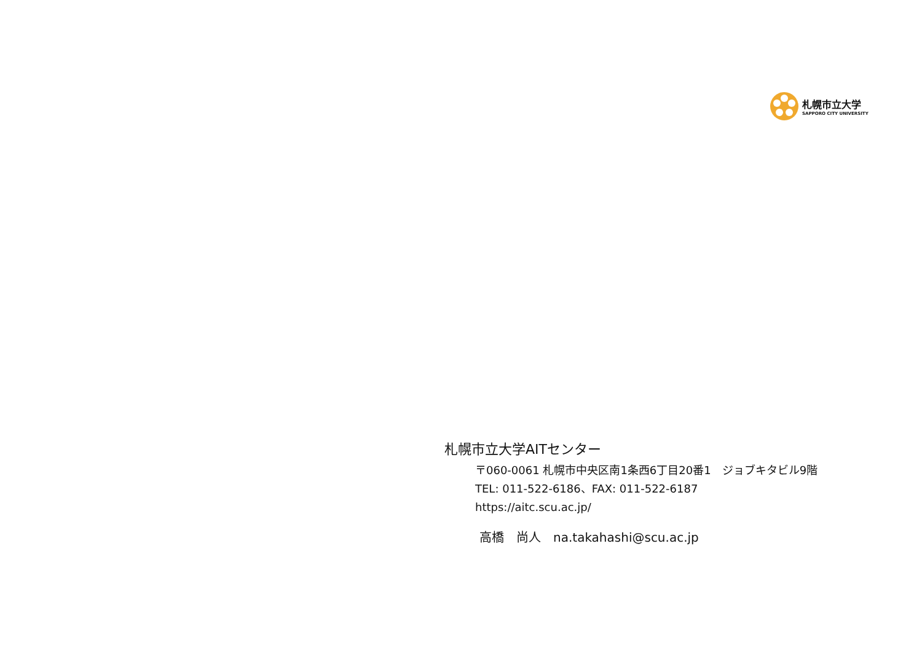札幌市立大学
SAPPORO CITY UNIVERSITY
札幌市立大学AITセンター
〒060-0061 札幌市中央区南1条西6丁目20番1　ジョブキタビル9階
TEL: 011-522-6186、FAX: 011-522-6187
https://aitc.scu.ac.jp/
高橋　尚人　na.takahashi@scu.ac.jp